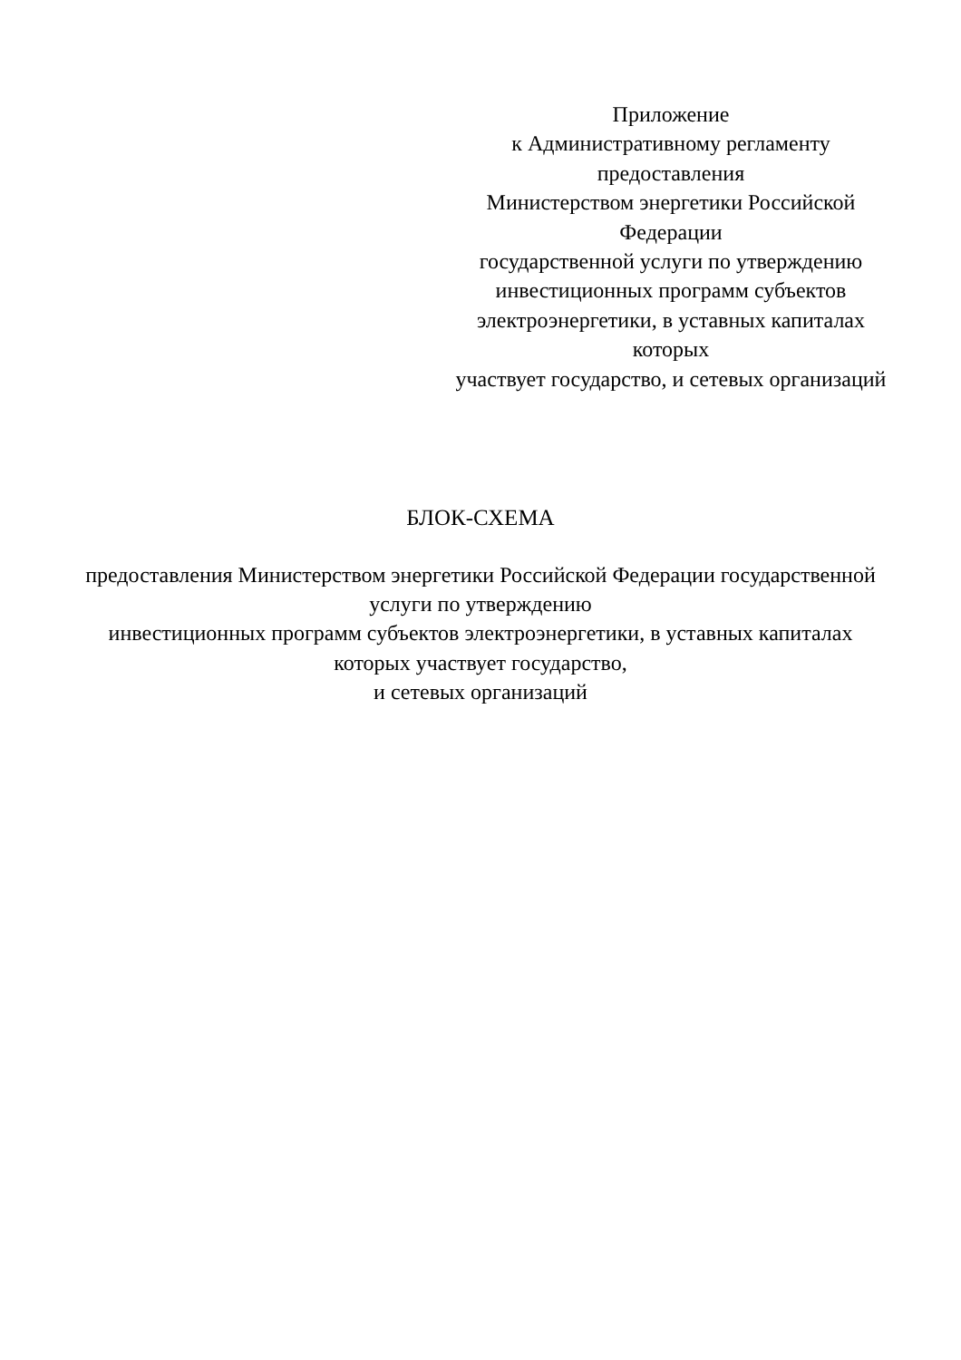Приложение
к Административному регламенту предоставления
Министерством энергетики Российской Федерации
государственной услуги по утверждению
инвестиционных программ субъектов
электроэнергетики, в уставных капиталах которых
участвует государство, и сетевых организаций
БЛОК-СХЕМА
предоставления Министерством энергетики Российской Федерации государственной услуги по утверждению
инвестиционных программ субъектов электроэнергетики, в уставных капиталах которых участвует государство,
и сетевых организаций